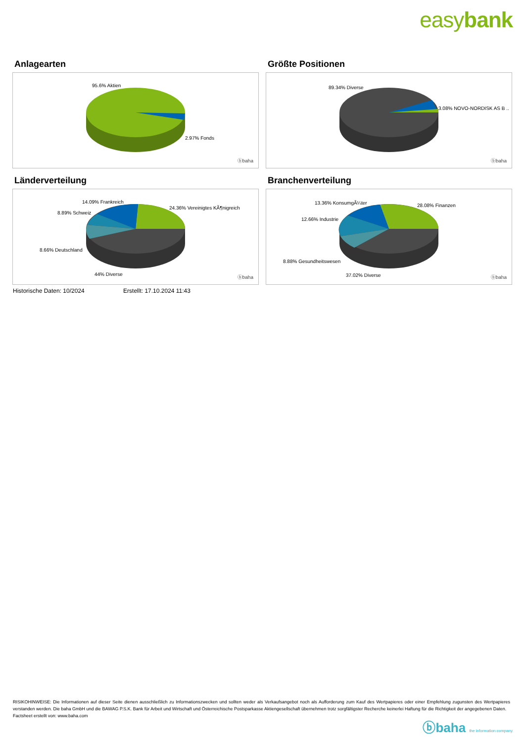easybank
Anlagearten
95.6% Aktien
2.97% Fonds
ⓑbaha
Größte Positionen
89.34% Diverse
3.08% NOVO-NORDISK AS B ..
ⓑbaha
Länderverteilung
14.09% Frankreich
24.36% Vereinigtes KÃ¶nigreich
8.89% Schweiz
8.66% Deutschland
44% Diverse
ⓑbaha
Branchenverteilung
13.36% KonsumgÃ¼ter 28.08% Finanzen
12.66% Industrie
8.88% Gesundheitswesen
37.02% Diverse ⓑbaha
Historische Daten: 10/2024 Erstellt: 17.10.2024 11:43
RISIKOHINWEISE: Die Informationen auf dieser Seite dienen ausschließlich zu Informationszwecken und sollten weder als Verkaufsangebot noch als Aufforderung zum Kauf des Wertpapieres oder einer Empfehlung zugunsten des Wertpapieres verstanden werden. Die baha GmbH und die BAWAG P.S.K. Bank für Arbeit und Wirtschaft und Österreichische Postsparkasse Aktiengesellschaft übernehmen trotz sorgfältigster Recherche keinerlei Haftung für die Richtigkeit der angegebenen Daten.
Factsheet erstellt von: www.baha.com
ⓑbaha the information company